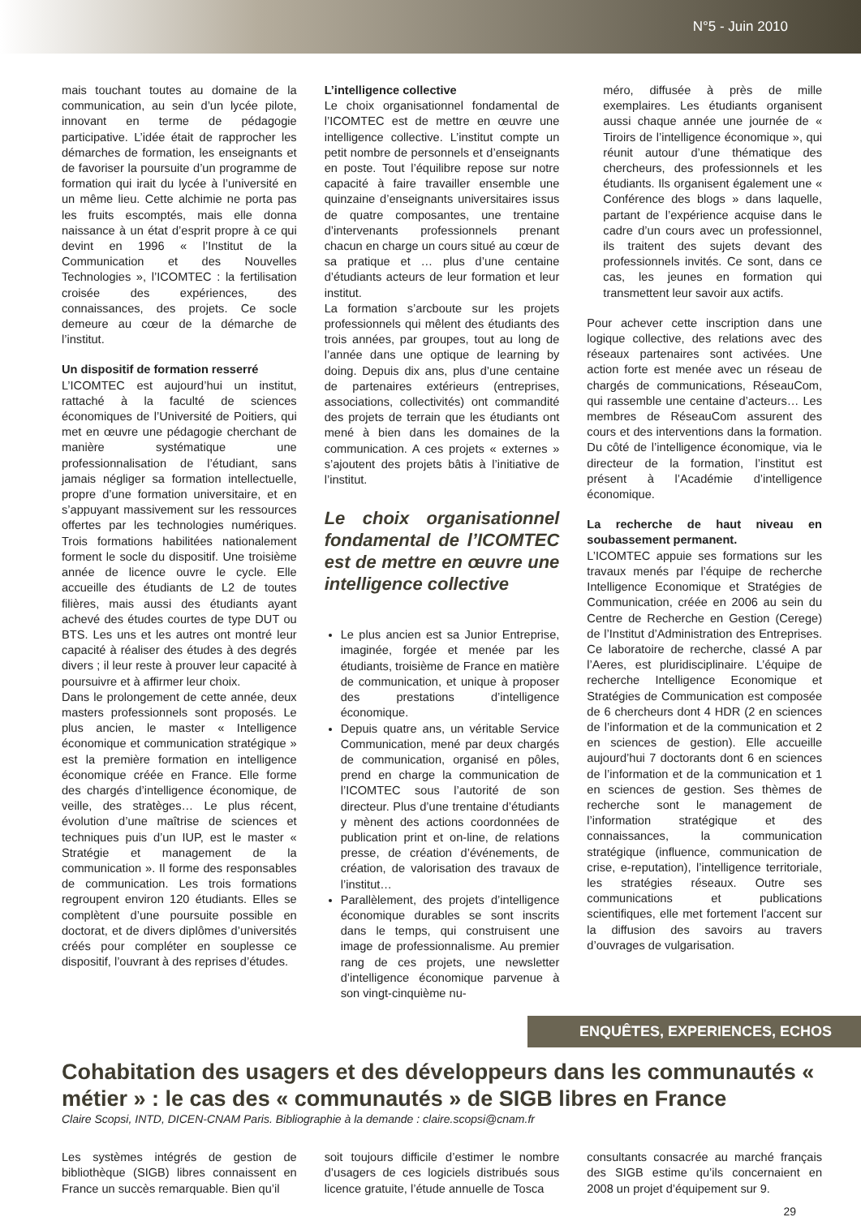N°5 - Juin 2010
mais touchant toutes au domaine de la communication, au sein d’un lycée pilote, innovant en terme de pédagogie participative. L’idée était de rapprocher les démarches de formation, les enseignants et de favoriser la poursuite d’un programme de formation qui irait du lycée à l’université en un même lieu. Cette alchimie ne porta pas les fruits escomptés, mais elle donna naissance à un état d’esprit propre à ce qui devint en 1996 « l’Institut de la Communication et des Nouvelles Technologies », l’ICOMTEC : la fertilisation croisée des expériences, des connaissances, des projets. Ce socle demeure au cœur de la démarche de l’institut.
Un dispositif de formation resserré
L’ICOMTEC est aujourd’hui un institut, rattaché à la faculté de sciences économiques de l’Université de Poitiers, qui met en œuvre une pédagogie cherchant de manière systématique une professionnalisation de l’étudiant, sans jamais négliger sa formation intellectuelle, propre d’une formation universitaire, et en s’appuyant massivement sur les ressources offertes par les technologies numériques. Trois formations habilitées nationalement forment le socle du dispositif. Une troisième année de licence ouvre le cycle. Elle accueille des étudiants de L2 de toutes filières, mais aussi des étudiants ayant achevé des études courtes de type DUT ou BTS. Les uns et les autres ont montré leur capacité à réaliser des études à des degrés divers ; il leur reste à prouver leur capacité à poursuivre et à affirmer leur choix.
Dans le prolongement de cette année, deux masters professionnels sont proposés. Le plus ancien, le master « Intelligence économique et communication stratégique » est la première formation en intelligence économique créée en France. Elle forme des chargés d’intelligence économique, de veille, des stratèges… Le plus récent, évolution d’une maîtrise de sciences et techniques puis d’un IUP, est le master « Stratégie et management de la communication ». Il forme des responsables de communication. Les trois formations regroupent environ 120 étudiants. Elles se complètent d’une poursuite possible en doctorat, et de divers diplômes d’universités créés pour compléter en souplesse ce dispositif, l’ouvrant à des reprises d’études.
L’intelligence collective
Le choix organisationnel fondamental de l’ICOMTEC est de mettre en œuvre une intelligence collective. L’institut compte un petit nombre de personnels et d’enseignants en poste. Tout l’équilibre repose sur notre capacité à faire travailler ensemble une quinzaine d’enseignants universitaires issus de quatre composantes, une trentaine d’intervenants professionnels prenant chacun en charge un cours situé au cœur de sa pratique et … plus d’une centaine d’étudiants acteurs de leur formation et leur institut.
La formation s’arcboute sur les projets professionnels qui mêlent des étudiants des trois années, par groupes, tout au long de l’année dans une optique de learning by doing. Depuis dix ans, plus d’une centaine de partenaires extérieurs (entreprises, associations, collectivités) ont commandité des projets de terrain que les étudiants ont mené à bien dans les domaines de la communication. A ces projets « externes » s’ajoutent des projets bâtis à l’initiative de l’institut.
Le choix organisationnel fondamental de l’ICOMTEC est de mettre en œuvre une intelligence collective
Le plus ancien est sa Junior Entreprise, imaginée, forgée et menée par les étudiants, troisième de France en matière de communication, et unique à proposer des prestations d’intelligence économique.
Depuis quatre ans, un véritable Service Communication, mené par deux chargés de communication, organisé en pôles, prend en charge la communication de l’ICOMTEC sous l’autorité de son directeur. Plus d’une trentaine d’étudiants y mènent des actions coordonnées de publication print et on-line, de relations presse, de création d’événements, de création, de valorisation des travaux de l’institut…
Parallèlement, des projets d’intelligence économique durables se sont inscrits dans le temps, qui construisent une image de professionnalisme. Au premier rang de ces projets, une newsletter d’intelligence économique parvenue à son vingt-cinquième nu-
méro, diffusée à près de mille exemplaires. Les étudiants organisent aussi chaque année une journée de « Tiroirs de l’intelligence économique », qui réunit autour d’une thématique des chercheurs, des professionnels et les étudiants. Ils organisent également une « Conférence des blogs » dans laquelle, partant de l’expérience acquise dans le cadre d’un cours avec un professionnel, ils traitent des sujets devant des professionnels invités. Ce sont, dans ce cas, les jeunes en formation qui transmettent leur savoir aux actifs.
Pour achever cette inscription dans une logique collective, des relations avec des réseaux partenaires sont activées. Une action forte est menée avec un réseau de chargés de communications, RéseauCom, qui rassemble une centaine d’acteurs… Les membres de RéseauCom assurent des cours et des interventions dans la formation. Du côté de l’intelligence économique, via le directeur de la formation, l’institut est présent à l’Académie d’intelligence économique.
La recherche de haut niveau en soubassement permanent.
L’ICOMTEC appuie ses formations sur les travaux menés par l’équipe de recherche Intelligence Economique et Stratégies de Communication, créée en 2006 au sein du Centre de Recherche en Gestion (Cerege) de l’Institut d’Administration des Entreprises. Ce laboratoire de recherche, classé A par l’Aeres, est pluridisciplinaire. L’équipe de recherche Intelligence Economique et Stratégies de Communication est composée de 6 chercheurs dont 4 HDR (2 en sciences de l’information et de la communication et 2 en sciences de gestion). Elle accueille aujourd’hui 7 doctorants dont 6 en sciences de l’information et de la communication et 1 en sciences de gestion. Ses thèmes de recherche sont le management de l’information stratégique et des connaissances, la communication stratégique (influence, communication de crise, e-reputation), l’intelligence territoriale, les stratégies réseaux. Outre ses communications et publications scientifiques, elle met fortement l’accent sur la diffusion des savoirs au travers d’ouvrages de vulgarisation.
ENQUÊTES, EXPERIENCES, ECHOS
Cohabitation des usagers et des développeurs dans les communautés « métier » : le cas des « communautés » de SIGB libres en France
Claire Scopsi, INTD, DICEN-CNAM Paris. Bibliographie à la demande : claire.scopsi@cnam.fr
Les systèmes intégrés de gestion de bibliothèque (SIGB) libres connaissent en France un succès remarquable. Bien qu’il
soit toujours difficile d’estimer le nombre d’usagers de ces logiciels distribués sous licence gratuite, l’étude annuelle de Tosca
consultants consacrée au marché français des SIGB estime qu’ils concernaient en 2008 un projet d’équipement sur 9.
29